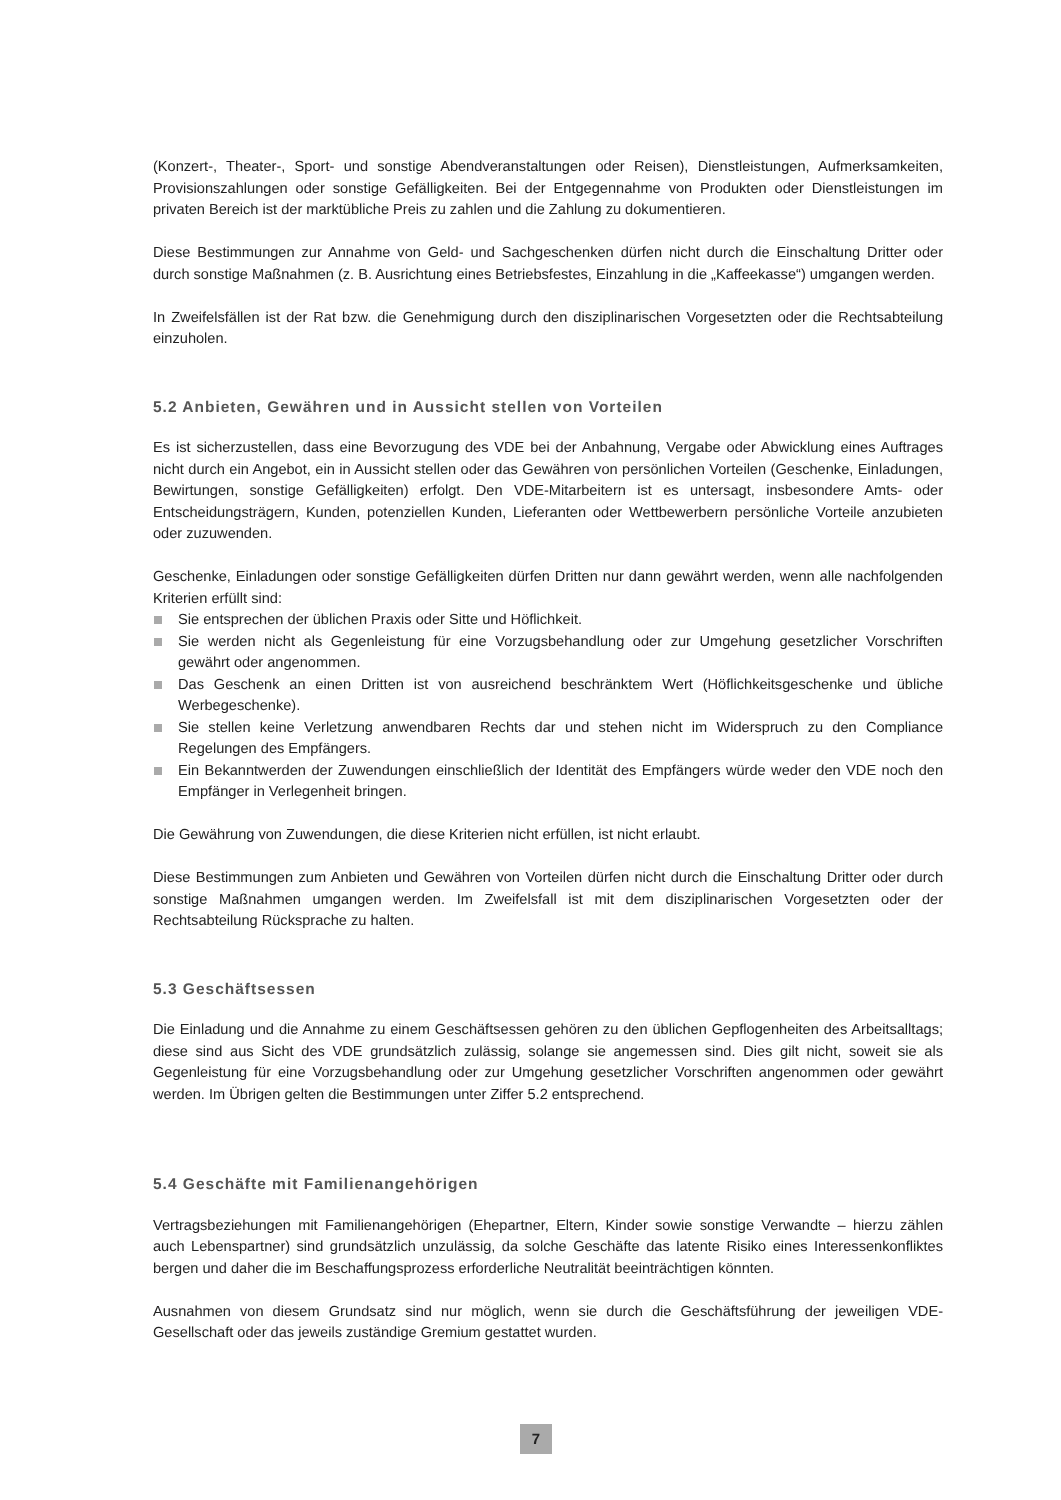(Konzert-, Theater-, Sport- und sonstige Abendveranstaltungen oder Reisen), Dienstleistungen, Aufmerksamkeiten, Provisionszahlungen oder sonstige Gefälligkeiten. Bei der Entgegennahme von Produkten oder Dienstleistungen im privaten Bereich ist der marktübliche Preis zu zahlen und die Zahlung zu dokumentieren.
Diese Bestimmungen zur Annahme von Geld- und Sachgeschenken dürfen nicht durch die Einschaltung Dritter oder durch sonstige Maßnahmen (z. B. Ausrichtung eines Betriebsfestes, Einzahlung in die „Kaffeekasse“) umgangen werden.
In Zweifelsfällen ist der Rat bzw. die Genehmigung durch den disziplinarischen Vorgesetzten oder die Rechtsabteilung einzuholen.
5.2 Anbieten, Gewähren und in Aussicht stellen von Vorteilen
Es ist sicherzustellen, dass eine Bevorzugung des VDE bei der Anbahnung, Vergabe oder Abwicklung eines Auftrages nicht durch ein Angebot, ein in Aussicht stellen oder das Gewähren von persönlichen Vorteilen (Geschenke, Einladungen, Bewirtungen, sonstige Gefälligkeiten) erfolgt. Den VDE-Mitarbeitern ist es untersagt, insbesondere Amts- oder Entscheidungsträgern, Kunden, potenziellen Kunden, Lieferanten oder Wettbewerbern persönliche Vorteile anzubieten oder zuzuwenden.
Geschenke, Einladungen oder sonstige Gefälligkeiten dürfen Dritten nur dann gewährt werden, wenn alle nachfolgenden Kriterien erfüllt sind:
Sie entsprechen der üblichen Praxis oder Sitte und Höflichkeit.
Sie werden nicht als Gegenleistung für eine Vorzugsbehandlung oder zur Umgehung gesetzlicher Vorschriften gewährt oder angenommen.
Das Geschenk an einen Dritten ist von ausreichend beschränktem Wert (Höflichkeitsgeschenke und übliche Werbegeschenke).
Sie stellen keine Verletzung anwendbaren Rechts dar und stehen nicht im Widerspruch zu den Compliance Regelungen des Empfängers.
Ein Bekanntwerden der Zuwendungen einschließlich der Identität des Empfängers würde weder den VDE noch den Empfänger in Verlegenheit bringen.
Die Gewährung von Zuwendungen, die diese Kriterien nicht erfüllen, ist nicht erlaubt.
Diese Bestimmungen zum Anbieten und Gewähren von Vorteilen dürfen nicht durch die Einschaltung Dritter oder durch sonstige Maßnahmen umgangen werden. Im Zweifelsfall ist mit dem disziplinarischen Vorgesetzten oder der Rechtsabteilung Rücksprache zu halten.
5.3 Geschäftsessen
Die Einladung und die Annahme zu einem Geschäftsessen gehören zu den üblichen Gepflogenheiten des Arbeitsalltags; diese sind aus Sicht des VDE grundsätzlich zulässig, solange sie angemessen sind. Dies gilt nicht, soweit sie als Gegenleistung für eine Vorzugsbehandlung oder zur Umgehung gesetzlicher Vorschriften angenommen oder gewährt werden. Im Übrigen gelten die Bestimmungen unter Ziffer 5.2 entsprechend.
5.4 Geschäfte mit Familienangehörigen
Vertragsbeziehungen mit Familienangehörigen (Ehepartner, Eltern, Kinder sowie sonstige Verwandte – hierzu zählen auch Lebenspartner) sind grundsätzlich unzulässig, da solche Geschäfte das latente Risiko eines Interessenkonfliktes bergen und daher die im Beschaffungsprozess erforderliche Neutralität beeinträchtigen könnten.
Ausnahmen von diesem Grundsatz sind nur möglich, wenn sie durch die Geschäftsführung der jeweiligen VDE-Gesellschaft oder das jeweils zuständige Gremium gestattet wurden.
7